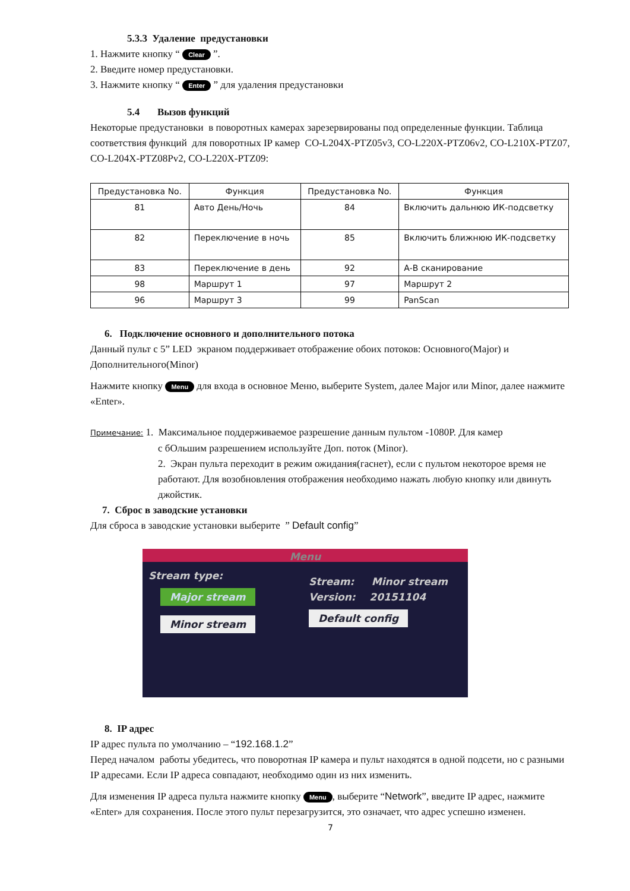5.3.3 Удаление предустановки
1. Нажмите кнопку “ Clear ”.
2. Введите номер предустановки.
3. Нажмите кнопку “ Enter ” для удаления предустановки
5.4 Вызов функций
Некоторые предустановки в поворотных камерах зарезервированы под определенные функции. Таблица соответствия функций для поворотных IP камер CO-L204X-PTZ05v3, CO-L220X-PTZ06v2, CO-L210X-PTZ07, CO-L204X-PTZ08Pv2, CO-L220X-PTZ09:
| Предустановка No. | Функция | Предустановка No. | Функция |
| --- | --- | --- | --- |
| 81 | Авто День/Ночь | 84 | Включить дальнюю ИК-подсветку |
| 82 | Переключение в ночь | 85 | Включить ближнюю ИК-подсветку |
| 83 | Переключение в день | 92 | А-В сканирование |
| 98 | Маршрут 1 | 97 | Маршрут 2 |
| 96 | Маршрут 3 | 99 | PanScan |
6. Подключение основного и дополнительного потока
Данный пульт с 5” LED экраном поддерживает отображение обоих потоков: Основного(Major) и Дополнительного(Minor)
Нажмите кнопку Menu для входа в основное Меню, выберите System, далее Major или Minor, далее нажмите «Enter».
Примечание: 1. Максимальное поддерживаемое разрешение данным пультом -1080P. Для камер
с бОльшим разрешением используйте Доп. поток (Minor).
2. Экран пульта переходит в режим ожидания(гаснет), если с пультом некоторое время не работают. Для возобновления отображения необходимо нажать любую кнопку или двинуть джойстик.
7. Сброс в заводские установки
Для сброса в заводские установки выберите ” Default config”
Menu
Stream type:
Major stream Minor stream
Stream: Minor stream
Version: 20151104
Default config
8. IP адрес
IP адрес пульта по умолчанию – “192.168.1.2”
Перед началом работы убедитесь, что поворотная IP камера и пульт находятся в одной подсети, но с разными IP адресами. Если IP адреса совпадают, необходимо один из них изменить.
Для изменения IP адреса пульта нажмите кнопку Menu, выберите “Network”, введите IP адрес, нажмите «Enter» для сохранения. После этого пульт перезагрузится, это означает, что адрес успешно изменен.
7